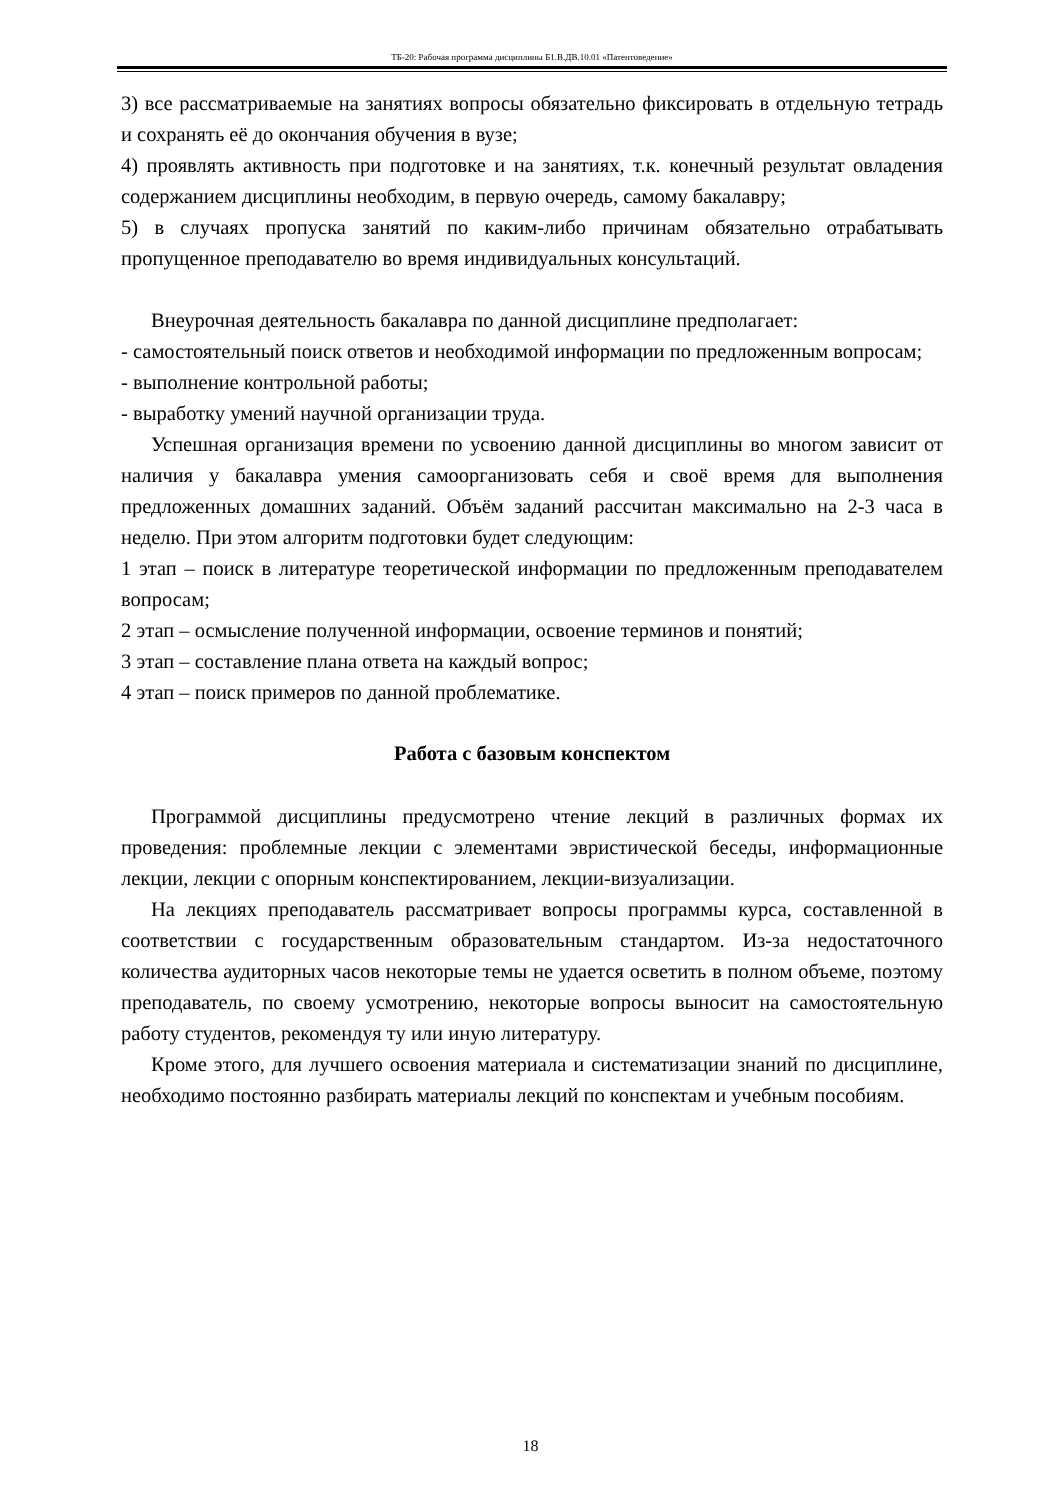ТБ-20: Рабочая программа дисциплины Б1.В.ДВ.10.01 «Патентоведение»
3) все рассматриваемые на занятиях вопросы обязательно фиксировать в отдельную тетрадь и сохранять её до окончания обучения в вузе;
4) проявлять активность при подготовке и на занятиях, т.к. конечный результат овладения содержанием дисциплины необходим, в первую очередь, самому бакалавру;
5) в случаях пропуска занятий по каким-либо причинам обязательно отрабатывать пропущенное преподавателю во время индивидуальных консультаций.
Внеурочная деятельность бакалавра по данной дисциплине предполагает:
- самостоятельный поиск ответов и необходимой информации по предложенным вопросам;
- выполнение контрольной работы;
- выработку умений научной организации труда.
Успешная организация времени по усвоению данной дисциплины во многом зависит от наличия у бакалавра умения самоорганизовать себя и своё время для выполнения предложенных домашних заданий. Объём заданий рассчитан максимально на 2-3 часа в неделю. При этом алгоритм подготовки будет следующим:
1 этап – поиск в литературе теоретической информации по предложенным преподавателем вопросам;
2 этап – осмысление полученной информации, освоение терминов и понятий;
3 этап – составление плана ответа на каждый вопрос;
4 этап – поиск примеров по данной проблематике.
Работа с базовым конспектом
Программой дисциплины предусмотрено чтение лекций в различных формах их проведения: проблемные лекции с элементами эвристической беседы, информационные лекции, лекции с опорным конспектированием, лекции-визуализации.
На лекциях преподаватель рассматривает вопросы программы курса, составленной в соответствии с государственным образовательным стандартом. Из-за недостаточного количества аудиторных часов некоторые темы не удается осветить в полном объеме, поэтому преподаватель, по своему усмотрению, некоторые вопросы выносит на самостоятельную работу студентов, рекомендуя ту или иную литературу.
Кроме этого, для лучшего освоения материала и систематизации знаний по дисциплине, необходимо постоянно разбирать материалы лекций по конспектам и учебным пособиям.
18